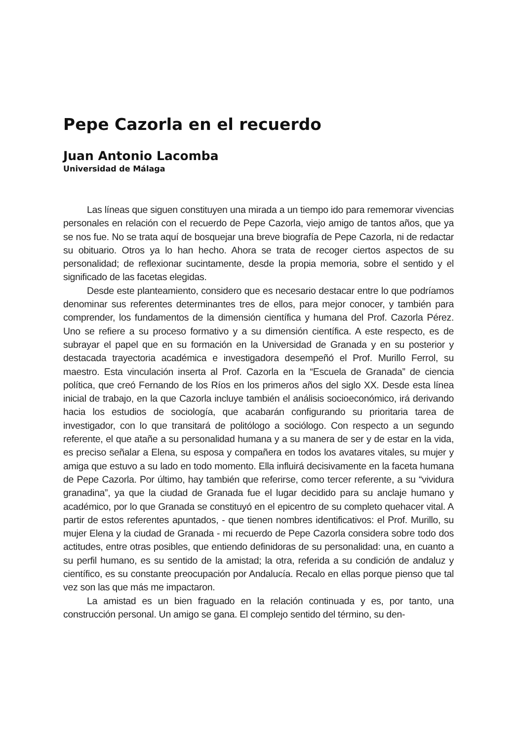Pepe Cazorla en el recuerdo
Juan Antonio Lacomba
Universidad de Málaga
Las líneas que siguen constituyen una mirada a un tiempo ido para rememorar vivencias personales en relación con el recuerdo de Pepe Cazorla, viejo amigo de tantos años, que ya se nos fue. No se trata aquí de bosquejar una breve biografía de Pepe Cazorla, ni de redactar su obituario. Otros ya lo han hecho. Ahora se trata de recoger ciertos aspectos de su personalidad; de reflexionar sucintamente, desde la propia memoria, sobre el sentido y el significado de las facetas elegidas.
Desde este planteamiento, considero que es necesario destacar entre lo que podríamos denominar sus referentes determinantes tres de ellos, para mejor conocer, y también para comprender, los fundamentos de la dimensión científica y humana del Prof. Cazorla Pérez. Uno se refiere a su proceso formativo y a su dimensión científica. A este respecto, es de subrayar el papel que en su formación en la Universidad de Granada y en su posterior y destacada trayectoria académica e investigadora desempeñó el Prof. Murillo Ferrol, su maestro. Esta vinculación inserta al Prof. Cazorla en la “Escuela de Granada” de ciencia política, que creó Fernando de los Ríos en los primeros años del siglo XX. Desde esta línea inicial de trabajo, en la que Cazorla incluye también el análisis socioeconómico, irá derivando hacia los estudios de sociología, que acabarán configurando su prioritaria tarea de investigador, con lo que transitará de politólogo a sociólogo. Con respecto a un segundo referente, el que atañe a su personalidad humana y a su manera de ser y de estar en la vida, es preciso señalar a Elena, su esposa y compañera en todos los avatares vitales, su mujer y amiga que estuvo a su lado en todo momento. Ella influirá decisivamente en la faceta humana de Pepe Cazorla. Por último, hay también que referirse, como tercer referente, a su “vividura granadina”, ya que la ciudad de Granada fue el lugar decidido para su anclaje humano y académico, por lo que Granada se constituyó en el epicentro de su completo quehacer vital. A partir de estos referentes apuntados, - que tienen nombres identificativos: el Prof. Murillo, su mujer Elena y la ciudad de Granada - mi recuerdo de Pepe Cazorla considera sobre todo dos actitudes, entre otras posibles, que entiendo definidoras de su personalidad: una, en cuanto a su perfil humano, es su sentido de la amistad; la otra, referida a su condición de andaluz y científico, es su constante preocupación por Andalucía. Recalo en ellas porque pienso que tal vez son las que más me impactaron.
La amistad es un bien fraguado en la relación continuada y es, por tanto, una construcción personal. Un amigo se gana. El complejo sentido del término, su den-